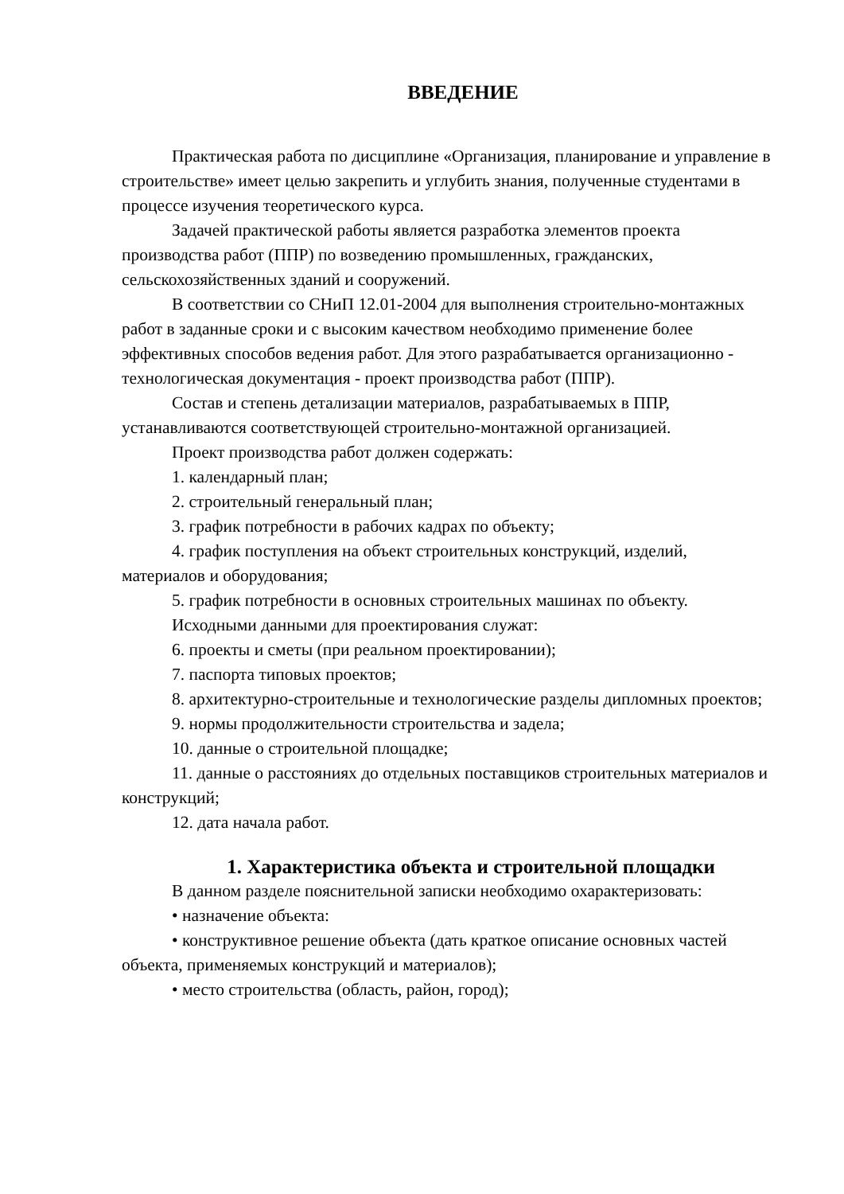ВВЕДЕНИЕ
Практическая работа по дисциплине «Организация, планирование и управление в строительстве» имеет целью закрепить и углубить знания, полученные студентами в процессе изучения теоретического курса.
Задачей практической работы является разработка элементов проекта производства работ (ППР) по возведению промышленных, гражданских, сельскохозяйственных зданий и сооружений.
В соответствии со СНиП 12.01-2004 для выполнения строительно-монтажных работ в заданные сроки и с высоким качеством необходимо применение более эффективных способов ведения работ. Для этого разрабатывается организационно - технологическая документация - проект производства работ (ППР).
Состав и степень детализации материалов, разрабатываемых в ППР, устанавливаются соответствующей строительно-монтажной организацией.
Проект производства работ должен содержать:
1. календарный план;
2. строительный генеральный план;
3. график потребности в рабочих кадрах по объекту;
4. график поступления на объект строительных конструкций, изделий, материалов и оборудования;
5. график потребности в основных строительных машинах по объекту.
Исходными данными для проектирования служат:
6. проекты и сметы (при реальном проектировании);
7. паспорта типовых проектов;
8. архитектурно-строительные и технологические разделы дипломных проектов;
9. нормы продолжительности строительства и задела;
10. данные о строительной площадке;
11. данные о расстояниях до отдельных поставщиков строительных материалов и конструкций;
12. дата начала работ.
1. Характеристика объекта и строительной площадки
В данном разделе пояснительной записки необходимо охарактеризовать:
• назначение объекта:
• конструктивное решение объекта (дать краткое описание основных частей объекта, применяемых конструкций и материалов);
• место строительства (область, район, город);